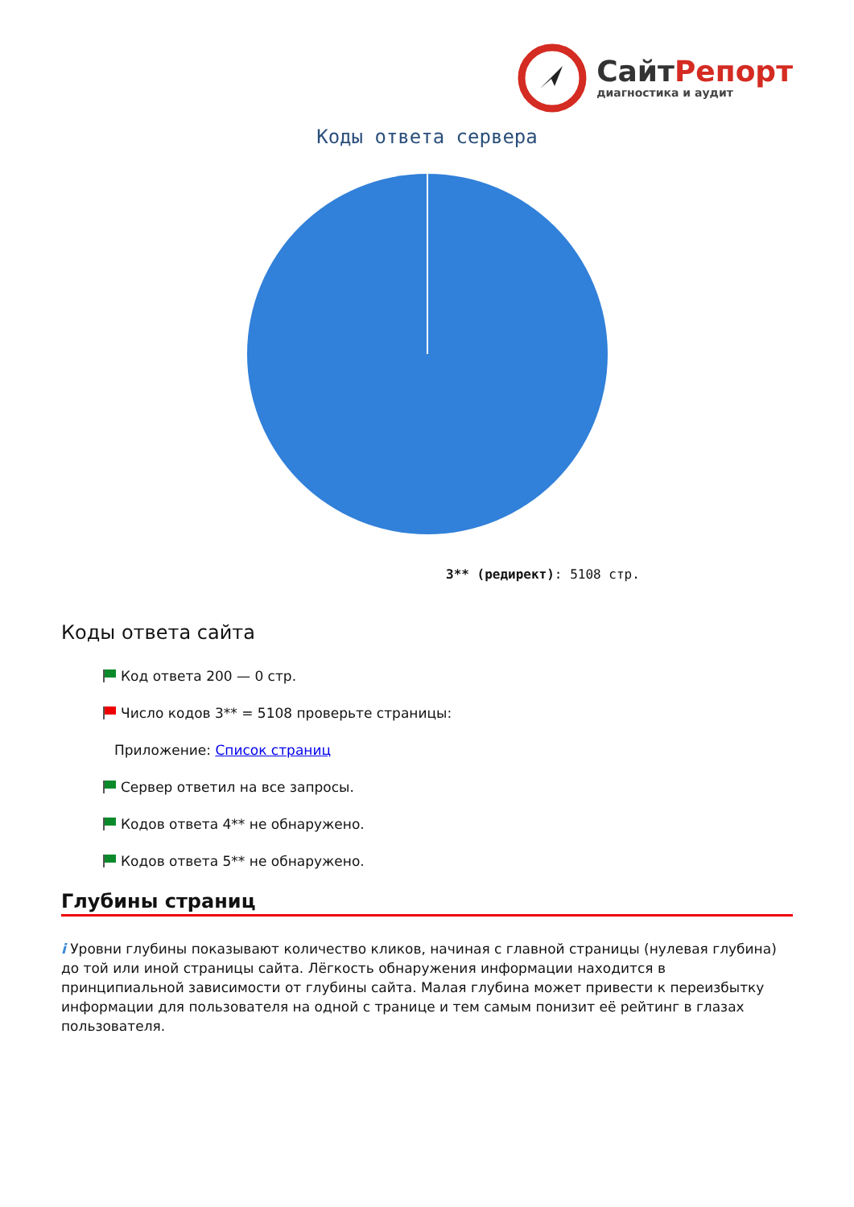СайтРепорт
диагностика и аудит
Коды ответа сервера
3** (редирект): 5108 стр.
Коды ответа сайта
Код ответа 200 — 0 стр.
Число кодов 3** = 5108 проверьте страницы:
Приложение: Список страниц
Сервер ответил на все запросы.
Кодов ответа 4** не обнаружено.
Кодов ответа 5** не обнаружено.
Глубины страниц
i Уровни глубины показывают количество кликов, начиная с главной страницы (нулевая глубина) до той или иной страницы сайта. Лёгкость обнаружения информации находится в принципиальной зависимости от глубины сайта. Малая глубина может привести к переизбытку информации для пользователя на одной с транице и тем самым понизит её рейтинг в глазах пользователя.